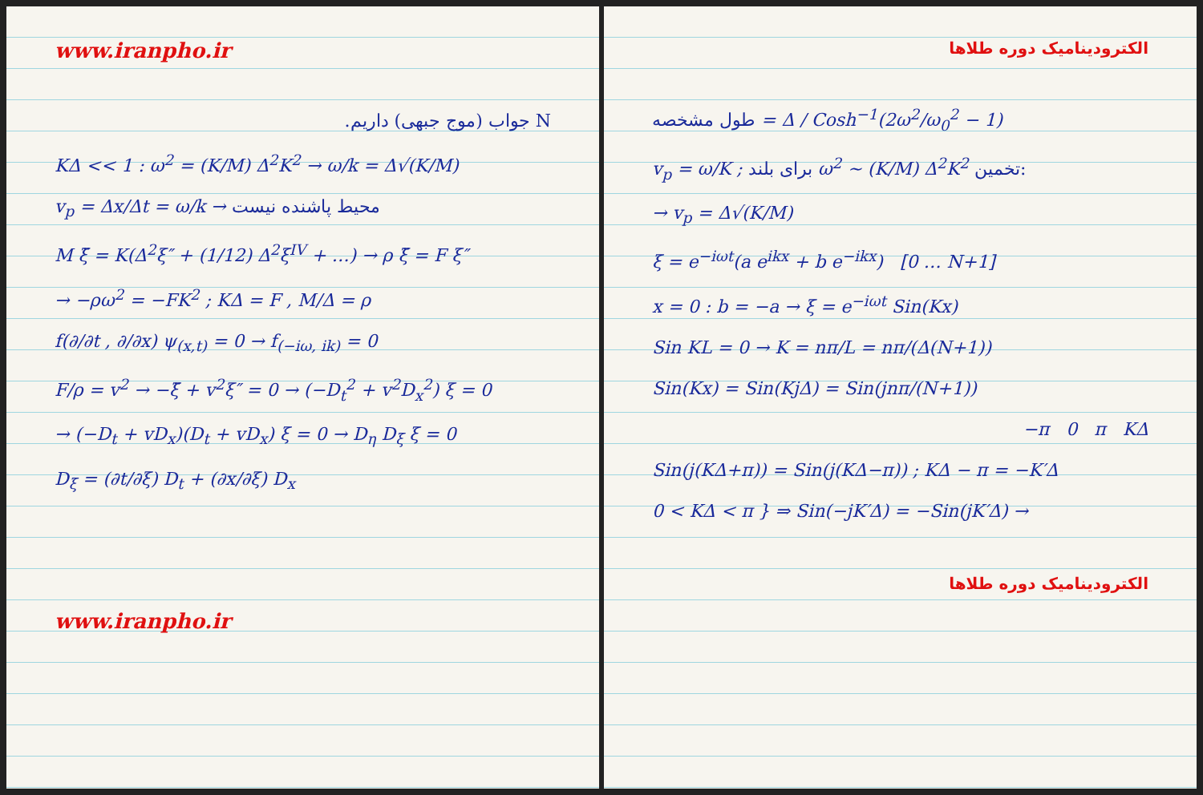www.iranpho.ir
N جواب (موج جبهی) داریم.
KΔ << 1 : ω<sup>2</sup> = (K/M) Δ<sup>2</sup>K<sup>2</sup> → ω/k = Δ√(K/M)
v<sub>p</sub> = Δx/Δt = ω/k → محیط پاشنده نیست
M ξ̈ = K(Δ<sup>2</sup>ξ″ + (1/12) Δ<sup>2</sup>ξ<sup>IV</sup> + …) → ρ ξ̈ = F ξ″
→ −ρω<sup>2</sup> = −FK<sup>2</sup> ; KΔ = F , M/Δ = ρ
f(∂/∂t , ∂/∂x) ψ<sub>(x,t)</sub> = 0 → f<sub>(−iω, ik)</sub> = 0
F/ρ = v<sup>2</sup> → −ξ̈ + v<sup>2</sup>ξ″ = 0 → (−D<sub>t</sub><sup>2</sup> + v<sup>2</sup>D<sub>x</sub><sup>2</sup>) ξ = 0
→ (−D<sub>t</sub> + vD<sub>x</sub>)(D<sub>t</sub> + vD<sub>x</sub>) ξ = 0 → D<sub>η</sub> D<sub>ξ</sub> ξ = 0
D<sub>ξ</sub> = (∂t/∂ξ) D<sub>t</sub> + (∂x/∂ξ) D<sub>x</sub>
www.iranpho.ir
الکترودینامیک دوره طلاها
طول مشخصه = Δ / Cosh<sup>−1</sup>(2ω<sup>2</sup>/ω<sub>0</sub><sup>2</sup> − 1)
v<sub>p</sub> = ω/K ; برای بلند ω<sup>2</sup> ~ (K/M) Δ<sup>2</sup>K<sup>2</sup> تخمین:
→ v<sub>p</sub> = Δ√(K/M)
ξ = e<sup>−iωt</sup>(a e<sup>ikx</sup> + b e<sup>−ikx</sup>) [0 … N+1]
x = 0 : b = −a → ξ = e<sup>−iωt</sup> Sin(Kx)
Sin KL = 0 → K = nπ/L = nπ/(Δ(N+1))
Sin(Kx) = Sin(KjΔ) = Sin(jnπ/(N+1))
−π 0 π KΔ
Sin(j(KΔ+π)) = Sin(j(KΔ−π)) ; KΔ − π = −K′Δ
0 < KΔ < π } ⇒ Sin(−jK′Δ) = −Sin(jK′Δ) →
الکترودینامیک دوره طلاها